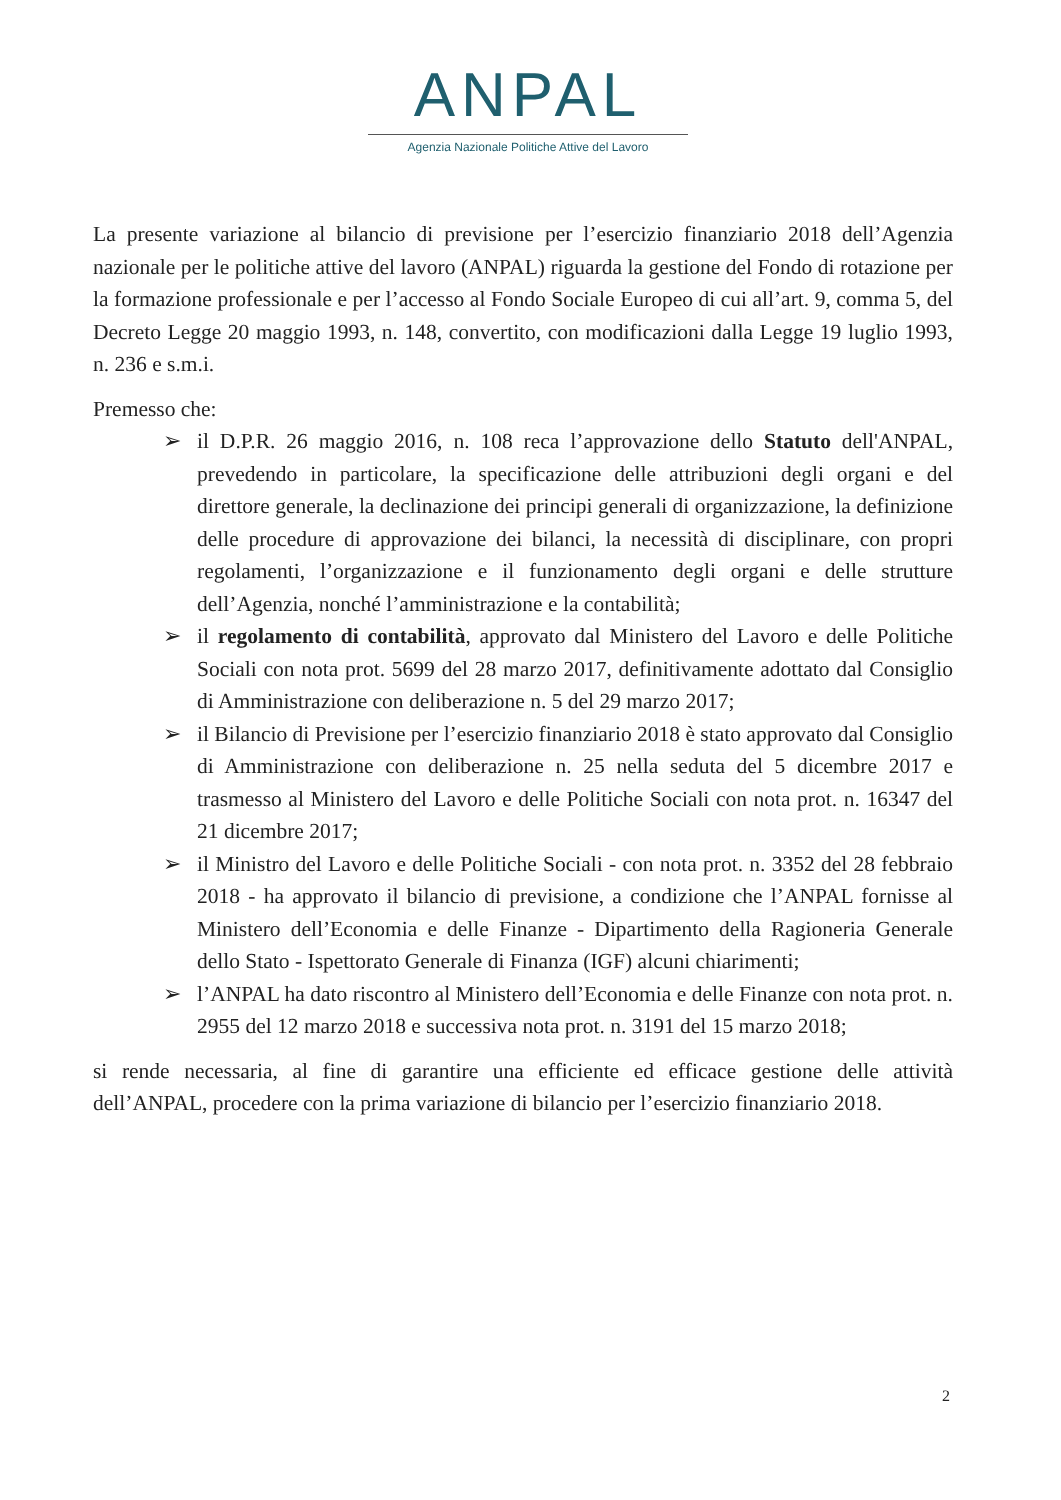ANPAL
Agenzia Nazionale Politiche Attive del Lavoro
La presente variazione al bilancio di previsione per l’esercizio finanziario 2018 dell’Agenzia nazionale per le politiche attive del lavoro (ANPAL) riguarda la gestione del Fondo di rotazione per la formazione professionale e per l’accesso al Fondo Sociale Europeo di cui all’art. 9, comma 5, del Decreto Legge 20 maggio 1993, n. 148, convertito, con modificazioni dalla Legge 19 luglio 1993, n. 236 e s.m.i.
Premesso che:
➢ il D.P.R. 26 maggio 2016, n. 108 reca l’approvazione dello Statuto dell'ANPAL, prevedendo in particolare, la specificazione delle attribuzioni degli organi e del direttore generale, la declinazione dei principi generali di organizzazione, la definizione delle procedure di approvazione dei bilanci, la necessità di disciplinare, con propri regolamenti, l’organizzazione e il funzionamento degli organi e delle strutture dell’Agenzia, nonché l’amministrazione e la contabilità;
➢ il regolamento di contabilità, approvato dal Ministero del Lavoro e delle Politiche Sociali con nota prot. 5699 del 28 marzo 2017, definitivamente adottato dal Consiglio di Amministrazione con deliberazione n. 5 del 29 marzo 2017;
➢ il Bilancio di Previsione per l’esercizio finanziario 2018 è stato approvato dal Consiglio di Amministrazione con deliberazione n. 25 nella seduta del 5 dicembre 2017 e trasmesso al Ministero del Lavoro e delle Politiche Sociali con nota prot. n. 16347 del 21 dicembre 2017;
➢ il Ministro del Lavoro e delle Politiche Sociali - con nota prot. n. 3352 del 28 febbraio 2018 - ha approvato il bilancio di previsione, a condizione che l’ANPAL fornisse al Ministero dell’Economia e delle Finanze - Dipartimento della Ragioneria Generale dello Stato - Ispettorato Generale di Finanza (IGF) alcuni chiarimenti;
➢ l’ANPAL ha dato riscontro al Ministero dell’Economia e delle Finanze con nota prot. n. 2955 del 12 marzo 2018 e successiva nota prot. n. 3191 del 15 marzo 2018;
si rende necessaria, al fine di garantire una efficiente ed efficace gestione delle attività dell’ANPAL, procedere con la prima variazione di bilancio per l’esercizio finanziario 2018.
2